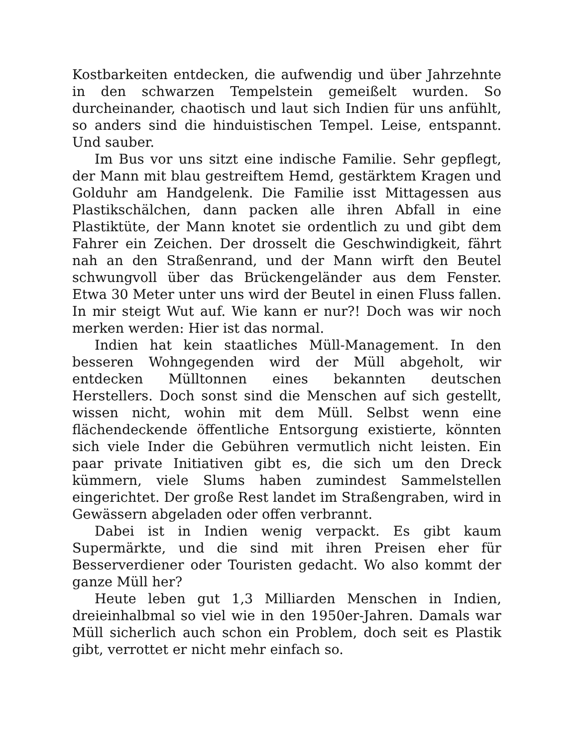Kostbarkeiten entdecken, die aufwendig und über Jahrzehnte in den schwarzen Tempelstein gemeißelt wurden. So durcheinander, chaotisch und laut sich Indien für uns anfühlt, so anders sind die hinduistischen Tempel. Leise, entspannt. Und sauber.
Im Bus vor uns sitzt eine indische Familie. Sehr gepflegt, der Mann mit blau gestreiftem Hemd, gestärktem Kragen und Golduhr am Handgelenk. Die Familie isst Mittagessen aus Plastikschälchen, dann packen alle ihren Abfall in eine Plastiktüte, der Mann knotet sie ordentlich zu und gibt dem Fahrer ein Zeichen. Der drosselt die Geschwindigkeit, fährt nah an den Straßenrand, und der Mann wirft den Beutel schwungvoll über das Brückengeländer aus dem Fenster. Etwa 30 Meter unter uns wird der Beutel in einen Fluss fallen. In mir steigt Wut auf. Wie kann er nur?! Doch was wir noch merken werden: Hier ist das normal.
Indien hat kein staatliches Müll-Management. In den besseren Wohngegenden wird der Müll abgeholt, wir entdecken Mülltonnen eines bekannten deutschen Herstellers. Doch sonst sind die Menschen auf sich gestellt, wissen nicht, wohin mit dem Müll. Selbst wenn eine flächendeckende öffentliche Entsorgung existierte, könnten sich viele Inder die Gebühren vermutlich nicht leisten. Ein paar private Initiativen gibt es, die sich um den Dreck kümmern, viele Slums haben zumindest Sammelstellen eingerichtet. Der große Rest landet im Straßengraben, wird in Gewässern abgeladen oder offen verbrannt.
Dabei ist in Indien wenig verpackt. Es gibt kaum Supermärkte, und die sind mit ihren Preisen eher für Besserverdiener oder Touristen gedacht. Wo also kommt der ganze Müll her?
Heute leben gut 1,3 Milliarden Menschen in Indien, dreieinhalbmal so viel wie in den 1950er-Jahren. Damals war Müll sicherlich auch schon ein Problem, doch seit es Plastik gibt, verrottet er nicht mehr einfach so.